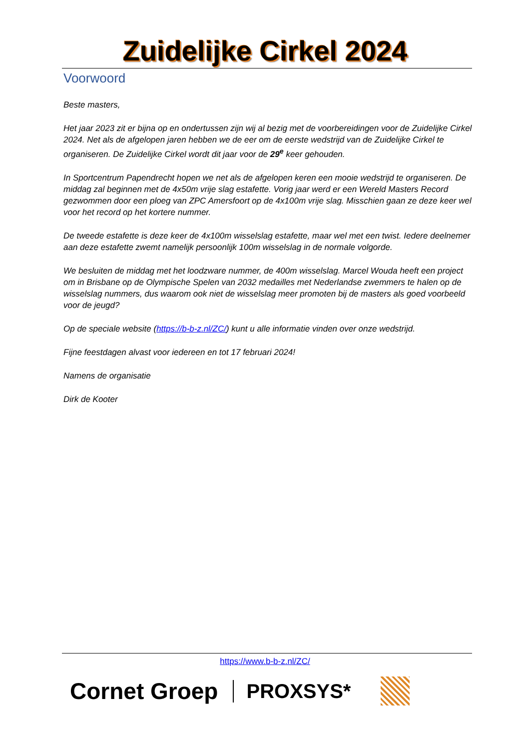Zuidelijke Cirkel 2024
Voorwoord
Beste masters,
Het jaar 2023 zit er bijna op en ondertussen zijn wij al bezig met de voorbereidingen voor de Zuidelijke Cirkel 2024. Net als de afgelopen jaren hebben we de eer om de eerste wedstrijd van de Zuidelijke Cirkel te organiseren. De Zuidelijke Cirkel wordt dit jaar voor de 29<sup>e</sup> keer gehouden.
In Sportcentrum Papendrecht hopen we net als de afgelopen keren een mooie wedstrijd te organiseren. De middag zal beginnen met de 4x50m vrije slag estafette. Vorig jaar werd er een Wereld Masters Record gezwommen door een ploeg van ZPC Amersfoort op de 4x100m vrije slag. Misschien gaan ze deze keer wel voor het record op het kortere nummer.
De tweede estafette is deze keer de 4x100m wisselslag estafette, maar wel met een twist. Iedere deelnemer aan deze estafette zwemt namelijk persoonlijk 100m wisselslag in de normale volgorde.
We besluiten de middag met het loodzware nummer, de 400m wisselslag. Marcel Wouda heeft een project om in Brisbane op de Olympische Spelen van 2032 medailles met Nederlandse zwemmers te halen op de wisselslag nummers, dus waarom ook niet de wisselslag meer promoten bij de masters als goed voorbeeld voor de jeugd?
Op de speciale website (https://b-b-z.nl/ZC/) kunt u alle informatie vinden over onze wedstrijd.
Fijne feestdagen alvast voor iedereen en tot 17 februari 2024!
Namens de organisatie
Dirk de Kooter
https://www.b-b-z.nl/ZC/
Cornet Groep PROXSYS*